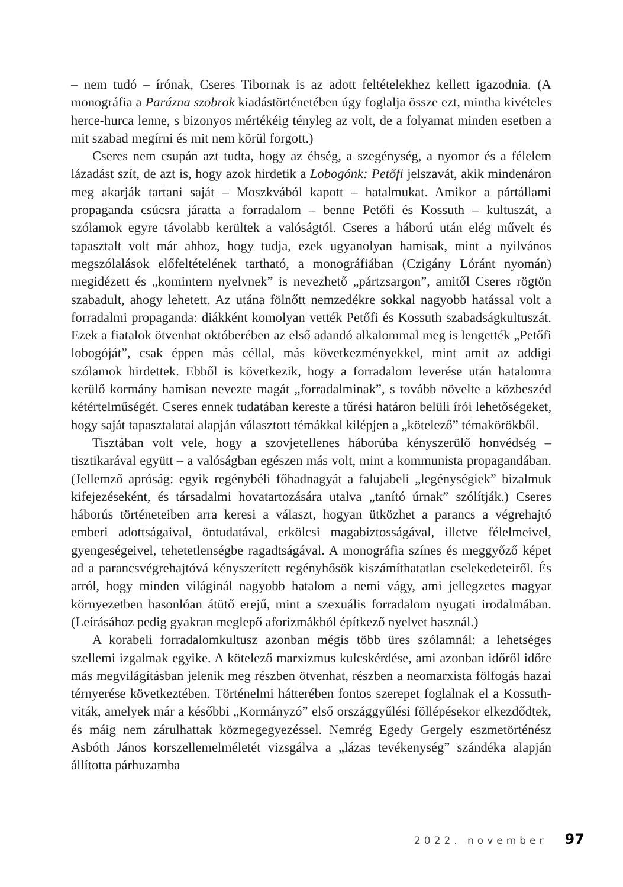– nem tudó – írónak, Cseres Tibornak is az adott feltételekhez kellett igazodnia. (A monográfia a Parázna szobrok kiadástörténetében úgy foglalja össze ezt, mintha kivételes herce-hurca lenne, s bizonyos mértékéig tényleg az volt, de a folyamat minden esetben a mit szabad megírni és mit nem körül forgott.)
Cseres nem csupán azt tudta, hogy az éhség, a szegénység, a nyomor és a félelem lázadást szít, de azt is, hogy azok hirdetik a Lobogónk: Petőfi jelszavát, akik mindenáron meg akarják tartani saját – Moszkvából kapott – hatalmukat. Amikor a pártállami propaganda csúcsra járatta a forradalom – benne Petőfi és Kossuth – kultuszát, a szólamok egyre távolabb kerültek a valóságtól. Cseres a háború után elég művelt és tapasztalt volt már ahhoz, hogy tudja, ezek ugyanolyan hamisak, mint a nyilvános megszólalások előfeltételének tartható, a monográfiában (Czigány Lóránt nyomán) megidézett és „komintern nyelvnek” is nevezhető „pártzsargon”, amitől Cseres rögtön szabadult, ahogy lehetett. Az utána fölnőtt nemzedékre sokkal nagyobb hatással volt a forradalmi propaganda: diákként komolyan vették Petőfi és Kossuth szabadságkultuszát. Ezek a fiatalok ötvenhat októberében az első adandó alkalommal meg is lengették „Petőfi lobogóját”, csak éppen más céllal, más következményekkel, mint amit az addigi szólamok hirdettek. Ebből is következik, hogy a forradalom leverése után hatalomra kerülő kormány hamisan nevezte magát „forradalminak”, s tovább növelte a közbeszéd kétértelműségét. Cseres ennek tudatában kereste a tűrési határon belüli írói lehetőségeket, hogy saját tapasztalatai alapján választott témákkal kilépjen a „kötelező” témakörökből.
Tisztában volt vele, hogy a szovjetellenes háborúba kényszerülő honvédség – tisztikarával együtt – a valóságban egészen más volt, mint a kommunista propagandában. (Jellemző apróság: egyik regénybéli főhadnagyát a falujabeli „legénységiek” bizalmuk kifejezéseként, és társadalmi hovatartozására utalva „tanító úrnak” szólítják.) Cseres háborús történeteiben arra keresi a választ, hogyan ütközhet a parancs a végrehajtó emberi adottságaival, öntudatával, erkölcsi magabiztosságával, illetve félelmeivel, gyengeségeivel, tehetetlenségbe ragadtságával. A monográfia színes és meggyőző képet ad a parancsvégrehajtóvá kényszerített regényhősök kiszámíthatatlan cselekedeteiről. És arról, hogy minden világinál nagyobb hatalom a nemi vágy, ami jellegzetes magyar környezetben hasonlóan átütő erejű, mint a szexuális forradalom nyugati irodalmában. (Leírásához pedig gyakran meglepő aforizmákból építkező nyelvet használ.)
A korabeli forradalomkultusz azonban mégis több üres szólamnál: a lehetséges szellemi izgalmak egyike. A kötelező marxizmus kulcskérdése, ami azonban időről időre más megvilágításban jelenik meg részben ötvenhat, részben a neomarxista fölfogás hazai térnyerése következtében. Történelmi hátterében fontos szerepet foglalnak el a Kossuth-viták, amelyek már a későbbi „Kormányzó” első országgyűlési föllépésekor elkezdődtek, és máig nem zárulhattak közmegegyezéssel. Nemrég Egedy Gergely eszmetörténész Asbóth János korszellemelméletét vizsgálva a „lázas tevékenység” szándéka alapján állította párhuzamba
2022. november 97